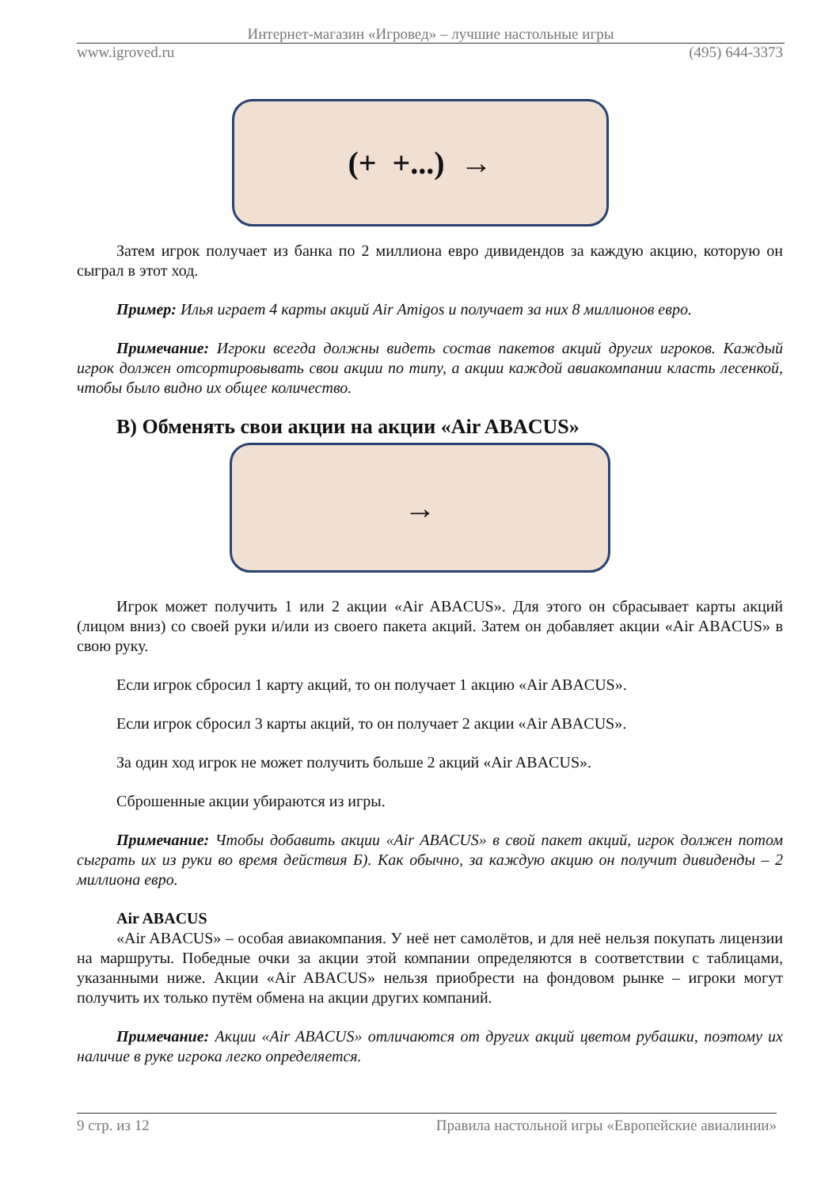Интернет-магазин «Игровед» – лучшие настольные игры
www.igroved.ru (495) 644-3373
(+ +...) →
Затем игрок получает из банка по 2 миллиона евро дивидендов за каждую акцию, которую он сыграл в этот ход.
Пример: Илья играет 4 карты акций Air Amigos и получает за них 8 миллионов евро.
Примечание: Игроки всегда должны видеть состав пакетов акций других игроков. Каждый игрок должен отсортировывать свои акции по типу, а акции каждой авиакомпании класть лесенкой, чтобы было видно их общее количество.
В) Обменять свои акции на акции «Air ABACUS»
→
Игрок может получить 1 или 2 акции «Air ABACUS». Для этого он сбрасывает карты акций (лицом вниз) со своей руки и/или из своего пакета акций. Затем он добавляет акции «Air ABACUS» в свою руку.
Если игрок сбросил 1 карту акций, то он получает 1 акцию «Air ABACUS».
Если игрок сбросил 3 карты акций, то он получает 2 акции «Air ABACUS».
За один ход игрок не может получить больше 2 акций «Air ABACUS».
Сброшенные акции убираются из игры.
Примечание: Чтобы добавить акции «Air ABACUS» в свой пакет акций, игрок должен потом сыграть их из руки во время действия Б). Как обычно, за каждую акцию он получит дивиденды – 2 миллиона евро.
Air ABACUS
«Air ABACUS» – особая авиакомпания. У неё нет самолётов, и для неё нельзя покупать лицензии на маршруты. Победные очки за акции этой компании определяются в соответствии с таблицами, указанными ниже. Акции «Air ABACUS» нельзя приобрести на фондовом рынке – игроки могут получить их только путём обмена на акции других компаний.
Примечание: Акции «Air ABACUS» отличаются от других акций цветом рубашки, поэтому их наличие в руке игрока легко определяется.
9 стр. из 12 Правила настольной игры «Европейские авиалинии»